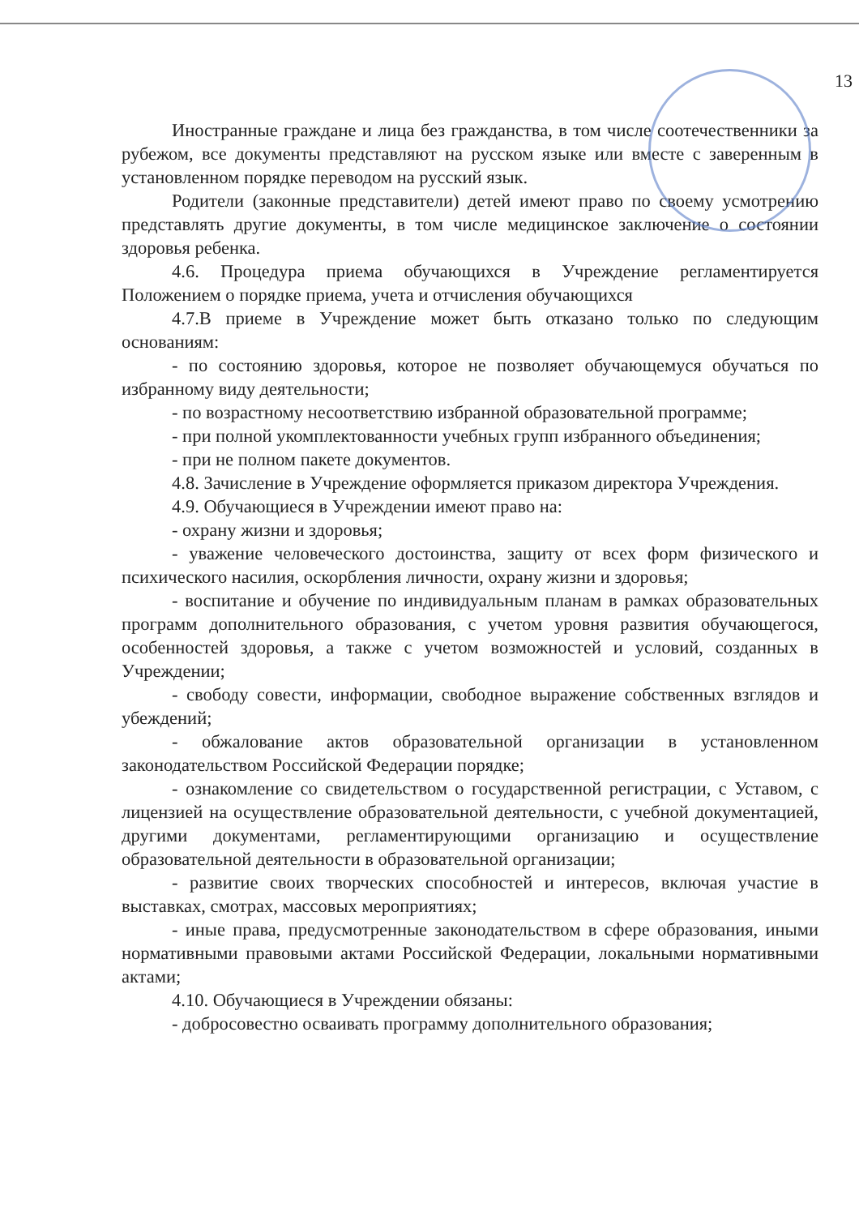13
Иностранные граждане и лица без гражданства, в том числе соотечественники за рубежом, все документы представляют на русском языке или вместе с заверенным в установленном порядке переводом на русский язык.
Родители (законные представители) детей имеют право по своему усмотрению представлять другие документы, в том числе медицинское заключение о состоянии здоровья ребенка.
4.6. Процедура приема обучающихся в Учреждение регламентируется Положением о порядке приема, учета и отчисления обучающихся
4.7.В приеме в Учреждение может быть отказано только по следующим основаниям:
- по состоянию здоровья, которое не позволяет обучающемуся обучаться по избранному виду деятельности;
- по возрастному несоответствию избранной образовательной программе;
- при полной укомплектованности учебных групп избранного объединения;
- при не полном пакете документов.
4.8. Зачисление в Учреждение оформляется приказом директора Учреждения.
4.9. Обучающиеся в Учреждении имеют право на:
- охрану жизни и здоровья;
- уважение человеческого достоинства, защиту от всех форм физического и психического насилия, оскорбления личности, охрану жизни и здоровья;
- воспитание и обучение по индивидуальным планам в рамках образовательных программ дополнительного образования, с учетом уровня развития обучающегося, особенностей здоровья, а также с учетом возможностей и условий, созданных в Учреждении;
- свободу совести, информации, свободное выражение собственных взглядов и убеждений;
- обжалование актов образовательной организации в установленном законодательством Российской Федерации порядке;
- ознакомление со свидетельством о государственной регистрации, с Уставом, с лицензией на осуществление образовательной деятельности, с учебной документацией, другими документами, регламентирующими организацию и осуществление образовательной деятельности в образовательной организации;
- развитие своих творческих способностей и интересов, включая участие в выставках, смотрах, массовых мероприятиях;
- иные права, предусмотренные законодательством в сфере образования, иными нормативными правовыми актами Российской Федерации, локальными нормативными актами;
4.10. Обучающиеся в Учреждении обязаны:
- добросовестно осваивать программу дополнительного образования;